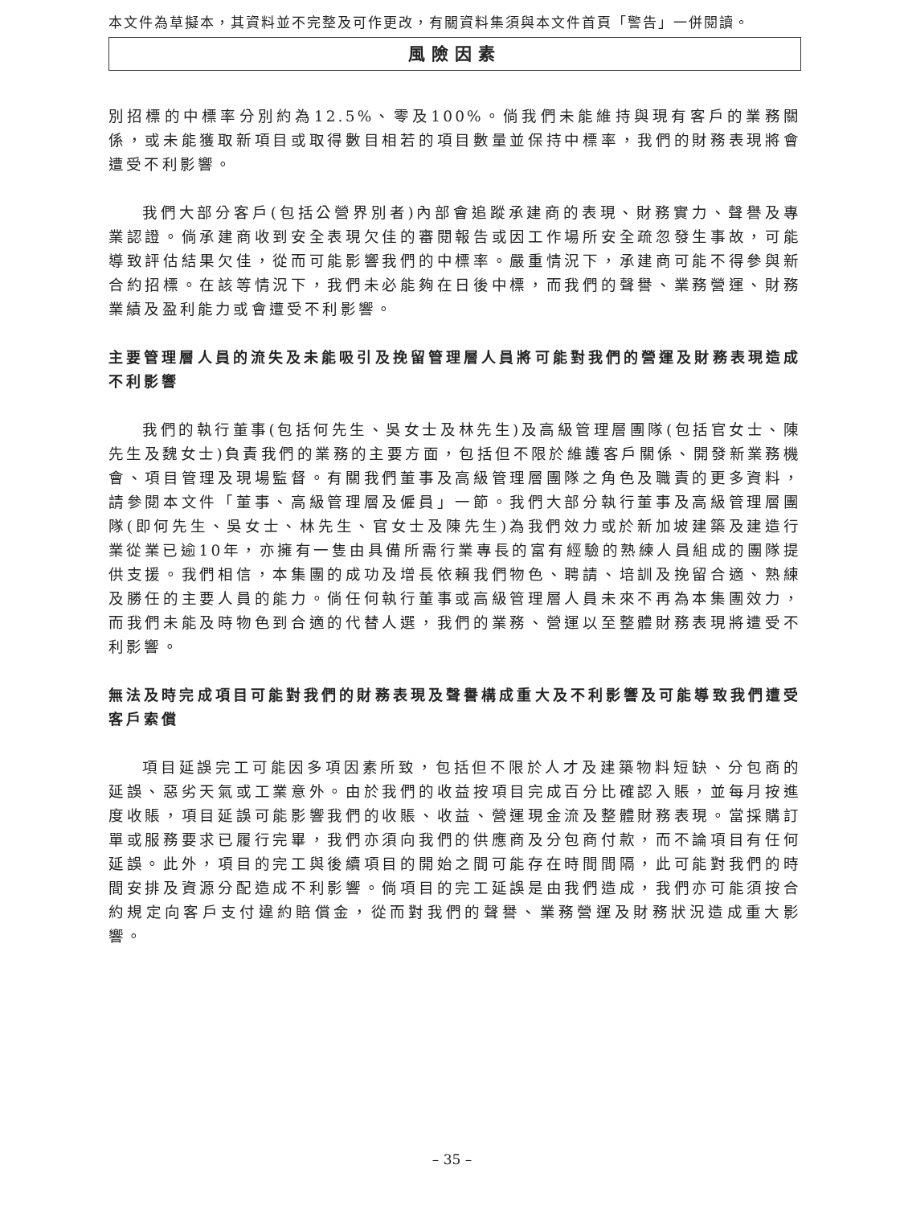本文件為草擬本，其資料並不完整及可作更改，有關資料集須與本文件首頁「警告」一併閱讀。
風險因素
別招標的中標率分別約為12.5%、零及100%。倘我們未能維持與現有客戶的業務關係，或未能獲取新項目或取得數目相若的項目數量並保持中標率，我們的財務表現將會遭受不利影響。
我們大部分客戶(包括公營界別者)內部會追蹤承建商的表現、財務實力、聲譽及專業認證。倘承建商收到安全表現欠佳的審閱報告或因工作場所安全疏忽發生事故，可能導致評估結果欠佳，從而可能影響我們的中標率。嚴重情況下，承建商可能不得參與新合約招標。在該等情況下，我們未必能夠在日後中標，而我們的聲譽、業務營運、財務業績及盈利能力或會遭受不利影響。
主要管理層人員的流失及未能吸引及挽留管理層人員將可能對我們的營運及財務表現造成不利影響
我們的執行董事(包括何先生、吳女士及林先生)及高級管理層團隊(包括官女士、陳先生及魏女士)負責我們的業務的主要方面，包括但不限於維護客戶關係、開發新業務機會、項目管理及現場監督。有關我們董事及高級管理層團隊之角色及職責的更多資料，請參閱本文件「董事、高級管理層及僱員」一節。我們大部分執行董事及高級管理層團隊(即何先生、吳女士、林先生、官女士及陳先生)為我們效力或於新加坡建築及建造行業從業已逾10年，亦擁有一隻由具備所需行業專長的富有經驗的熟練人員組成的團隊提供支援。我們相信，本集團的成功及增長依賴我們物色、聘請、培訓及挽留合適、熟練及勝任的主要人員的能力。倘任何執行董事或高級管理層人員未來不再為本集團效力，而我們未能及時物色到合適的代替人選，我們的業務、營運以至整體財務表現將遭受不利影響。
無法及時完成項目可能對我們的財務表現及聲譽構成重大及不利影響及可能導致我們遭受客戶索償
項目延誤完工可能因多項因素所致，包括但不限於人才及建築物料短缺、分包商的延誤、惡劣天氣或工業意外。由於我們的收益按項目完成百分比確認入賬，並每月按進度收賬，項目延誤可能影響我們的收賬、收益、營運現金流及整體財務表現。當採購訂單或服務要求已履行完畢，我們亦須向我們的供應商及分包商付款，而不論項目有任何延誤。此外，項目的完工與後續項目的開始之間可能存在時間間隔，此可能對我們的時間安排及資源分配造成不利影響。倘項目的完工延誤是由我們造成，我們亦可能須按合約規定向客戶支付違約賠償金，從而對我們的聲譽、業務營運及財務狀況造成重大影響。
– 35 –